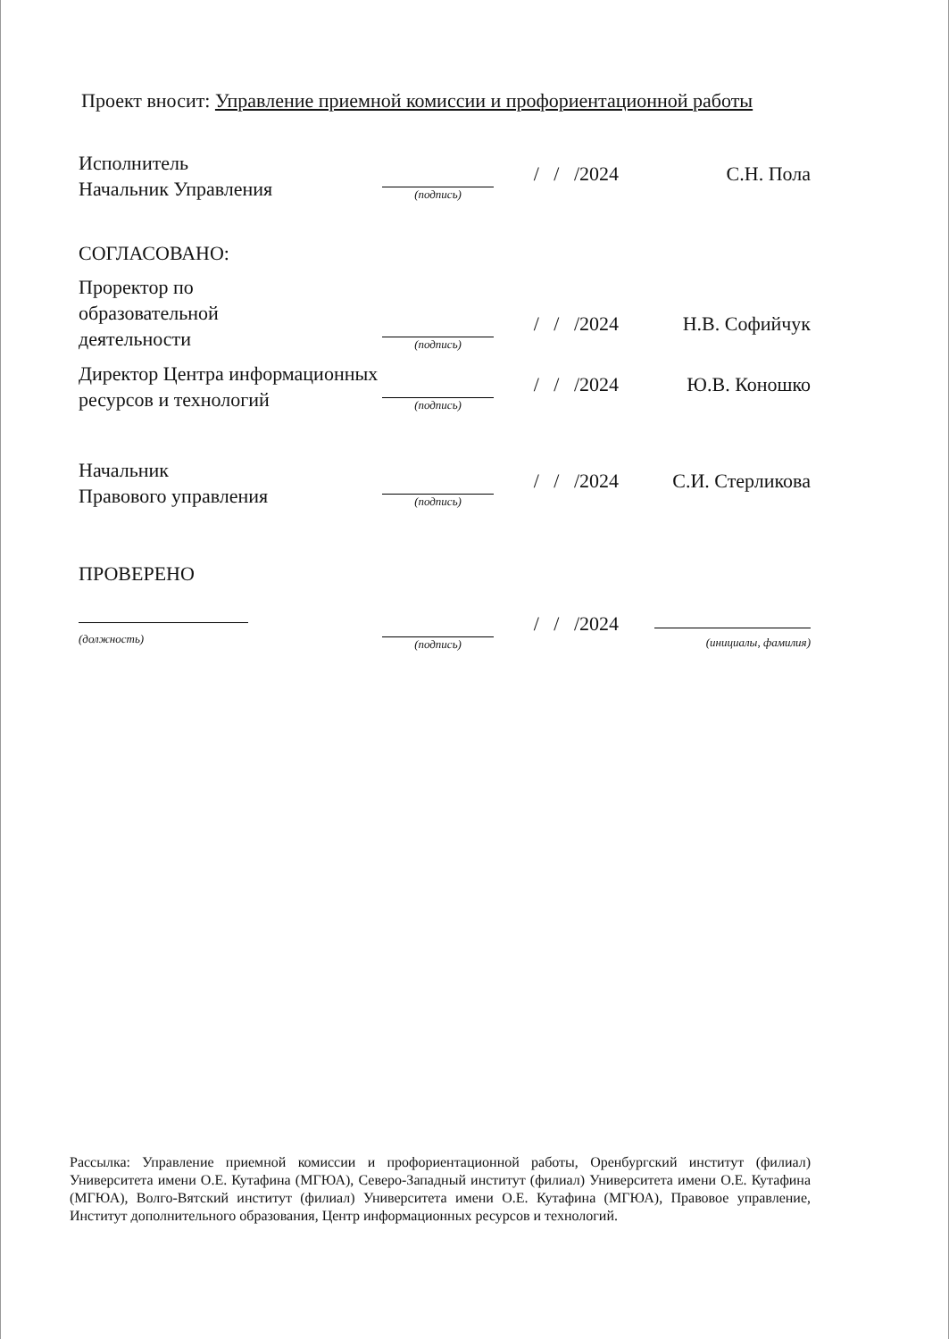Проект вносит: Управление приемной комиссии и профориентационной работы
Исполнитель
Начальник Управления
(подпись)
/ / /2024
С.Н. Пола
СОГЛАСОВАНО:
Проректор по
образовательной
деятельности
(подпись)
/ / /2024
Н.В. Софийчук
Директор Центра информационных ресурсов и технологий
(подпись)
/ / /2024
Ю.В. Коношко
Начальник
Правового управления
(подпись)
/ / /2024
С.И. Стерликова
ПРОВЕРЕНО
(должность)
(подпись)
/ / /2024
(инициалы, фамилия)
Рассылка: Управление приемной комиссии и профориентационной работы, Оренбургский институт (филиал) Университета имени О.Е. Кутафина (МГЮА), Северо-Западный институт (филиал) Университета имени О.Е. Кутафина (МГЮА), Волго-Вятский институт (филиал) Университета имени О.Е. Кутафина (МГЮА), Правовое управление, Институт дополнительного образования, Центр информационных ресурсов и технологий.